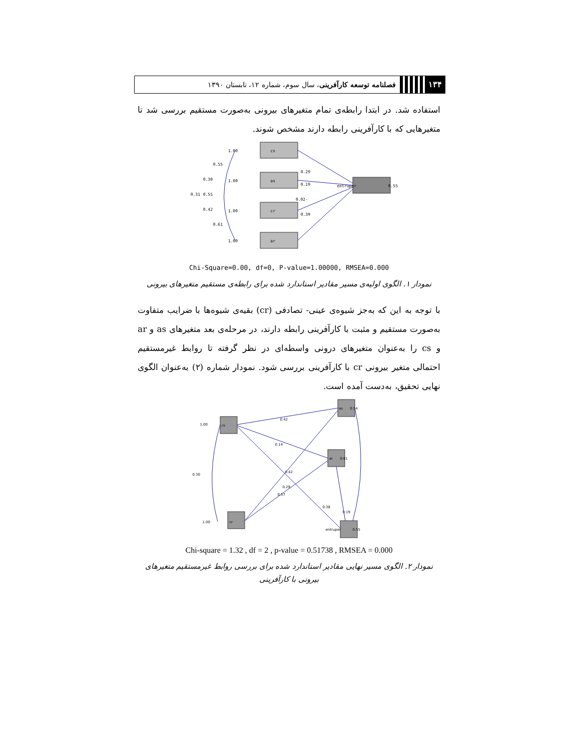۱۳۴
فصلنامه توسعه کارآفرینی، سال سوم، شماره ۱۲، تابستان ۱۳۹۰
استفاده شد. در ابتدا رابطه‌ی تمام متغیرهای بیرونی به‌صورت مستقیم بررسی شد تا متغیرهایی که با کارآفرینی رابطه دارند مشخص شوند.
cs
as
cr
ar
entruper
0.29
0.19
-0.02
0.39
0.55
1.00
1.00
1.00
1.00
0.55
0.30
0.31
0.55
0.42
0.61
Chi-Square=0.00, df=0, P-value=1.00000, RMSEA=0.000
نمودار ۱. الگوی اولیه‌ی مسیر مقادیر استاندارد شده برای رابطه‌ی مستقیم متغیرهای بیرونی
با توجه به این که به‌جز شیوه‌ی عینی- تصادفی (cr) بقیه‌ی شیوه‌ها با ضرایب متفاوت به‌صورت مستقیم و مثبت با کارآفرینی رابطه دارند، در مرحله‌ی بعد متغیرهای as و ar و cs را به‌عنوان متغیرهای درونی واسطه‌ای در نظر گرفته تا روابط غیرمستقیم احتمالی متغیر بیرونی cr با کارآفرینی بررسی شود. نمودار شماره (۲) به‌عنوان الگوی نهایی تحقیق، به‌دست آمده است.
cs
cr
as
ar
entruper
0.42
0.14
0.42
0.29
0.57
0.38
0.19
1.00
1.00
0.30
0.54
0.61
0.55
Chi-square = 1.32 , df = 2 , p-value = 0.51738 , RMSEA = 0.000
نمودار ۲. الگوی مسیر نهایی مقادیر استاندارد شده برای بررسی روابط غیرمستقیم متغیرهای بیرونی با کارآفرینی